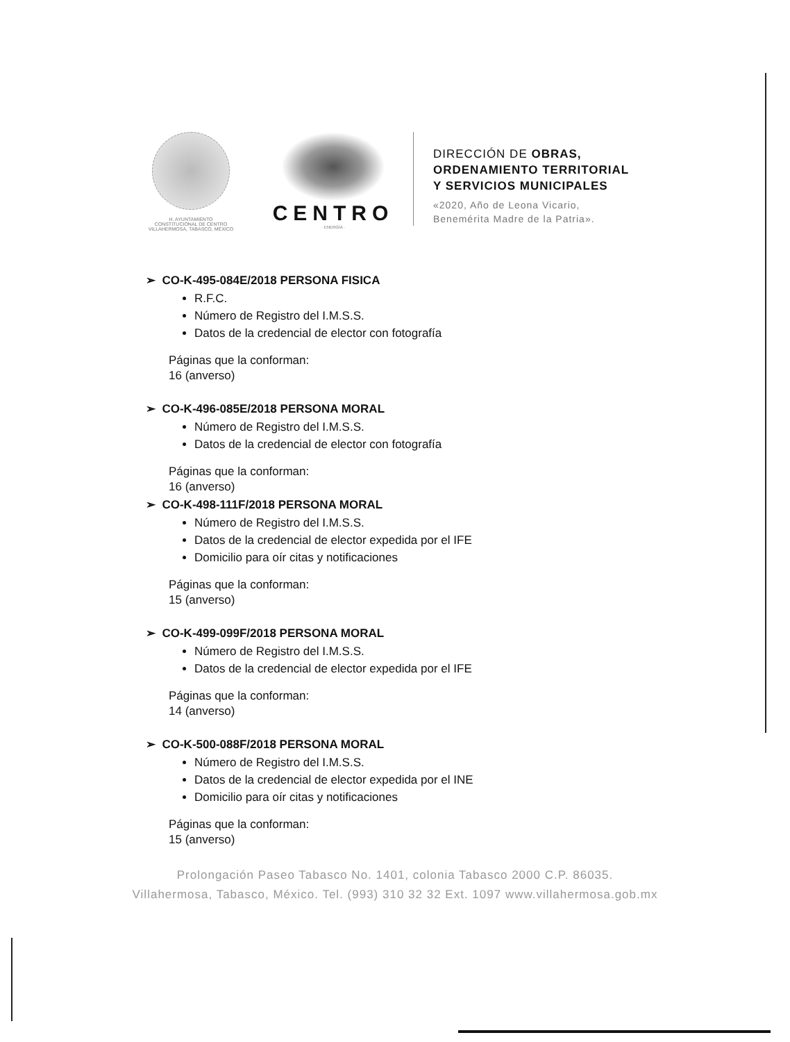H. AYUNTAMIENTO
CONSTITUCIONAL DE CENTRO
VILLAHERMOSA, TABASCO, MÉXICO
CENTRO
· ENERGÍA ·
DIRECCIÓN DE OBRAS,
ORDENAMIENTO TERRITORIAL
Y SERVICIOS MUNICIPALES
«2020, Año de Leona Vicario,
Benemérita Madre de la Patria».
➢ CO-K-495-084E/2018 PERSONA FISICA
R.F.C.
Número de Registro del I.M.S.S.
Datos de la credencial de elector con fotografía
Páginas que la conforman:
16 (anverso)
➢ CO-K-496-085E/2018 PERSONA MORAL
Número de Registro del I.M.S.S.
Datos de la credencial de elector con fotografía
Páginas que la conforman:
16 (anverso)
➢ CO-K-498-111F/2018 PERSONA MORAL
Número de Registro del I.M.S.S.
Datos de la credencial de elector expedida por el IFE
Domicilio para oír citas y notificaciones
Páginas que la conforman:
15 (anverso)
➢ CO-K-499-099F/2018 PERSONA MORAL
Número de Registro del I.M.S.S.
Datos de la credencial de elector expedida por el IFE
Páginas que la conforman:
14 (anverso)
➢ CO-K-500-088F/2018 PERSONA MORAL
Número de Registro del I.M.S.S.
Datos de la credencial de elector expedida por el INE
Domicilio para oír citas y notificaciones
Páginas que la conforman:
15 (anverso)
Prolongación Paseo Tabasco No. 1401, colonia Tabasco 2000 C.P. 86035.
Villahermosa, Tabasco, México. Tel. (993) 310 32 32 Ext. 1097 www.villahermosa.gob.mx